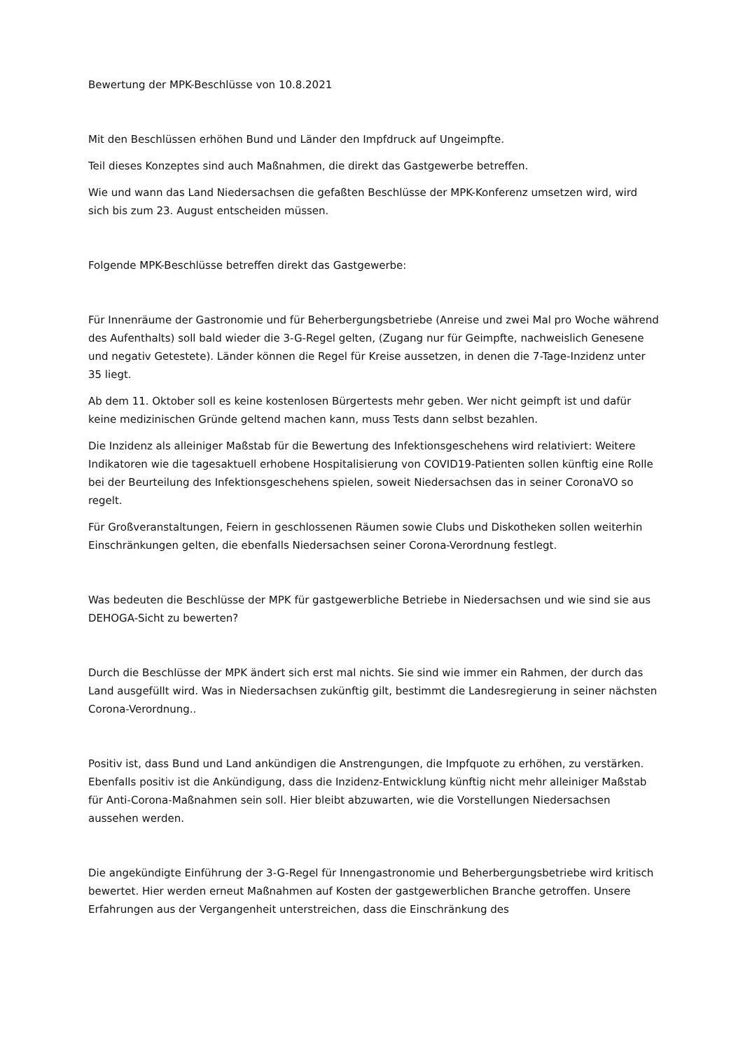Bewertung der MPK-Beschlüsse von 10.8.2021
Mit den Beschlüssen erhöhen Bund und Länder den Impfdruck auf Ungeimpfte.
Teil dieses Konzeptes sind auch Maßnahmen, die direkt das Gastgewerbe betreffen.
Wie und wann das Land Niedersachsen die gefaßten Beschlüsse der MPK-Konferenz umsetzen wird, wird sich bis zum 23. August entscheiden müssen.
Folgende MPK-Beschlüsse betreffen direkt das Gastgewerbe:
Für Innenräume der Gastronomie und für Beherbergungsbetriebe (Anreise und zwei Mal pro Woche während des Aufenthalts) soll bald wieder die 3-G-Regel gelten, (Zugang nur für Geimpfte, nachweislich Genesene und negativ Getestete). Länder können die Regel für Kreise aussetzen, in denen die 7-Tage-Inzidenz unter 35 liegt.
Ab dem 11. Oktober soll es keine kostenlosen Bürgertests mehr geben. Wer nicht geimpft ist und dafür keine medizinischen Gründe geltend machen kann, muss Tests dann selbst bezahlen.
Die Inzidenz als alleiniger Maßstab für die Bewertung des Infektionsgeschehens wird relativiert: Weitere Indikatoren wie die tagesaktuell erhobene Hospitalisierung von COVID19-Patienten sollen künftig eine Rolle bei der Beurteilung des Infektionsgeschehens spielen, soweit Niedersachsen das in seiner CoronaVO so regelt.
Für Großveranstaltungen, Feiern in geschlossenen Räumen sowie Clubs und Diskotheken sollen weiterhin Einschränkungen gelten, die ebenfalls Niedersachsen seiner Corona-Verordnung festlegt.
Was bedeuten die Beschlüsse der MPK für gastgewerbliche Betriebe in Niedersachsen und wie sind sie aus DEHOGA-Sicht zu bewerten?
Durch die Beschlüsse der MPK ändert sich erst mal nichts. Sie sind wie immer ein Rahmen, der durch das Land ausgefüllt wird. Was in Niedersachsen zukünftig gilt, bestimmt die Landesregierung in seiner nächsten Corona-Verordnung..
Positiv ist, dass Bund und Land ankündigen die Anstrengungen, die Impfquote zu erhöhen, zu verstärken. Ebenfalls positiv ist die Ankündigung, dass die Inzidenz-Entwicklung künftig nicht mehr alleiniger Maßstab für Anti-Corona-Maßnahmen sein soll. Hier bleibt abzuwarten, wie die Vorstellungen Niedersachsen aussehen werden.
Die angekündigte Einführung der 3-G-Regel für Innengastronomie und Beherbergungsbetriebe wird kritisch bewertet. Hier werden erneut Maßnahmen auf Kosten der gastgewerblichen Branche getroffen. Unsere Erfahrungen aus der Vergangenheit unterstreichen, dass die Einschränkung des